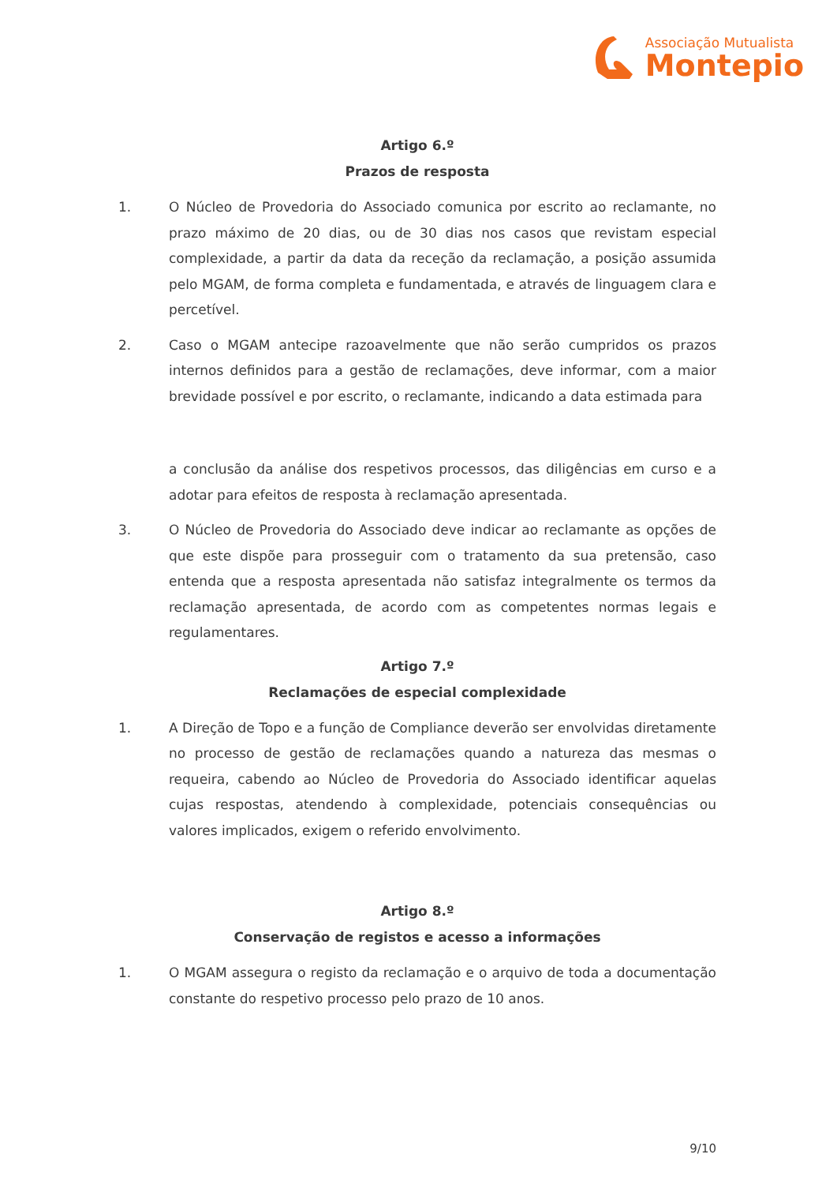Associação Mutualista
Montepio
Artigo 6.º
Prazos de resposta
1. O Núcleo de Provedoria do Associado comunica por escrito ao reclamante, no prazo máximo de 20 dias, ou de 30 dias nos casos que revistam especial complexidade, a partir da data da receção da reclamação, a posição assumida pelo MGAM, de forma completa e fundamentada, e através de linguagem clara e percetível.
2. Caso o MGAM antecipe razoavelmente que não serão cumpridos os prazos internos definidos para a gestão de reclamações, deve informar, com a maior brevidade possível e por escrito, o reclamante, indicando a data estimada para
a conclusão da análise dos respetivos processos, das diligências em curso e a adotar para efeitos de resposta à reclamação apresentada.
3. O Núcleo de Provedoria do Associado deve indicar ao reclamante as opções de que este dispõe para prosseguir com o tratamento da sua pretensão, caso entenda que a resposta apresentada não satisfaz integralmente os termos da reclamação apresentada, de acordo com as competentes normas legais e regulamentares.
Artigo 7.º
Reclamações de especial complexidade
1. A Direção de Topo e a função de Compliance deverão ser envolvidas diretamente no processo de gestão de reclamações quando a natureza das mesmas o requeira, cabendo ao Núcleo de Provedoria do Associado identificar aquelas cujas respostas, atendendo à complexidade, potenciais consequências ou valores implicados, exigem o referido envolvimento.
Artigo 8.º
Conservação de registos e acesso a informações
1. O MGAM assegura o registo da reclamação e o arquivo de toda a documentação constante do respetivo processo pelo prazo de 10 anos.
9/10